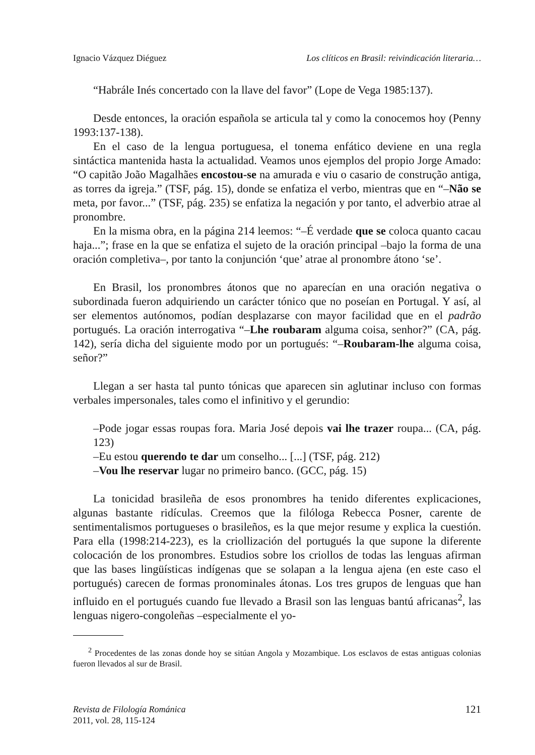Ignacio Vázquez Diéguez Los clíticos en Brasil: reivindicación literaria…
“Habrále Inés concertado con la llave del favor” (Lope de Vega 1985:137).
Desde entonces, la oración española se articula tal y como la conocemos hoy (Penny 1993:137-138).
En el caso de la lengua portuguesa, el tonema enfático deviene en una regla sintáctica mantenida hasta la actualidad. Veamos unos ejemplos del propio Jorge Amado: “O capitão João Magalhães encostou-se na amurada e viu o casario de construção antiga, as torres da igreja.” (TSF, pág. 15), donde se enfatiza el verbo, mientras que en “–Não se meta, por favor...” (TSF, pág. 235) se enfatiza la negación y por tanto, el adverbio atrae al pronombre.
En la misma obra, en la página 214 leemos: “–É verdade que se coloca quanto cacau haja...”; frase en la que se enfatiza el sujeto de la oración principal –bajo la forma de una oración completiva–, por tanto la conjunción ‘que’ atrae al pronombre átono ‘se’.
En Brasil, los pronombres átonos que no aparecían en una oración negativa o subordinada fueron adquiriendo un carácter tónico que no poseían en Portugal. Y así, al ser elementos autónomos, podían desplazarse con mayor facilidad que en el padrão portugués. La oración interrogativa “–Lhe roubaram alguma coisa, senhor?” (CA, pág. 142), sería dicha del siguiente modo por un portugués: “–Roubaram-lhe alguma coisa, señor?”
Llegan a ser hasta tal punto tónicas que aparecen sin aglutinar incluso con formas verbales impersonales, tales como el infinitivo y el gerundio:
–Pode jogar essas roupas fora. Maria José depois vai lhe trazer roupa... (CA, pág. 123)
–Eu estou querendo te dar um conselho... [...] (TSF, pág. 212)
–Vou lhe reservar lugar no primeiro banco. (GCC, pág. 15)
La tonicidad brasileña de esos pronombres ha tenido diferentes explicaciones, algunas bastante ridículas. Creemos que la filóloga Rebecca Posner, carente de sentimentalismos portugueses o brasileños, es la que mejor resume y explica la cuestión. Para ella (1998:214-223), es la criollización del portugués la que supone la diferente colocación de los pronombres. Estudios sobre los criollos de todas las lenguas afirman que las bases lingüísticas indígenas que se solapan a la lengua ajena (en este caso el portugués) carecen de formas pronominales átonas. Los tres grupos de lenguas que han influido en el portugués cuando fue llevado a Brasil son las lenguas bantú africanas<sup>2</sup>, las lenguas nigero-congoleñas –especialmente el yo-
<sup>2</sup> Procedentes de las zonas donde hoy se sitúan Angola y Mozambique. Los esclavos de estas antiguas colonias fueron llevados al sur de Brasil.
Revista de Filología Románica
2011, vol. 28, 115-124
121